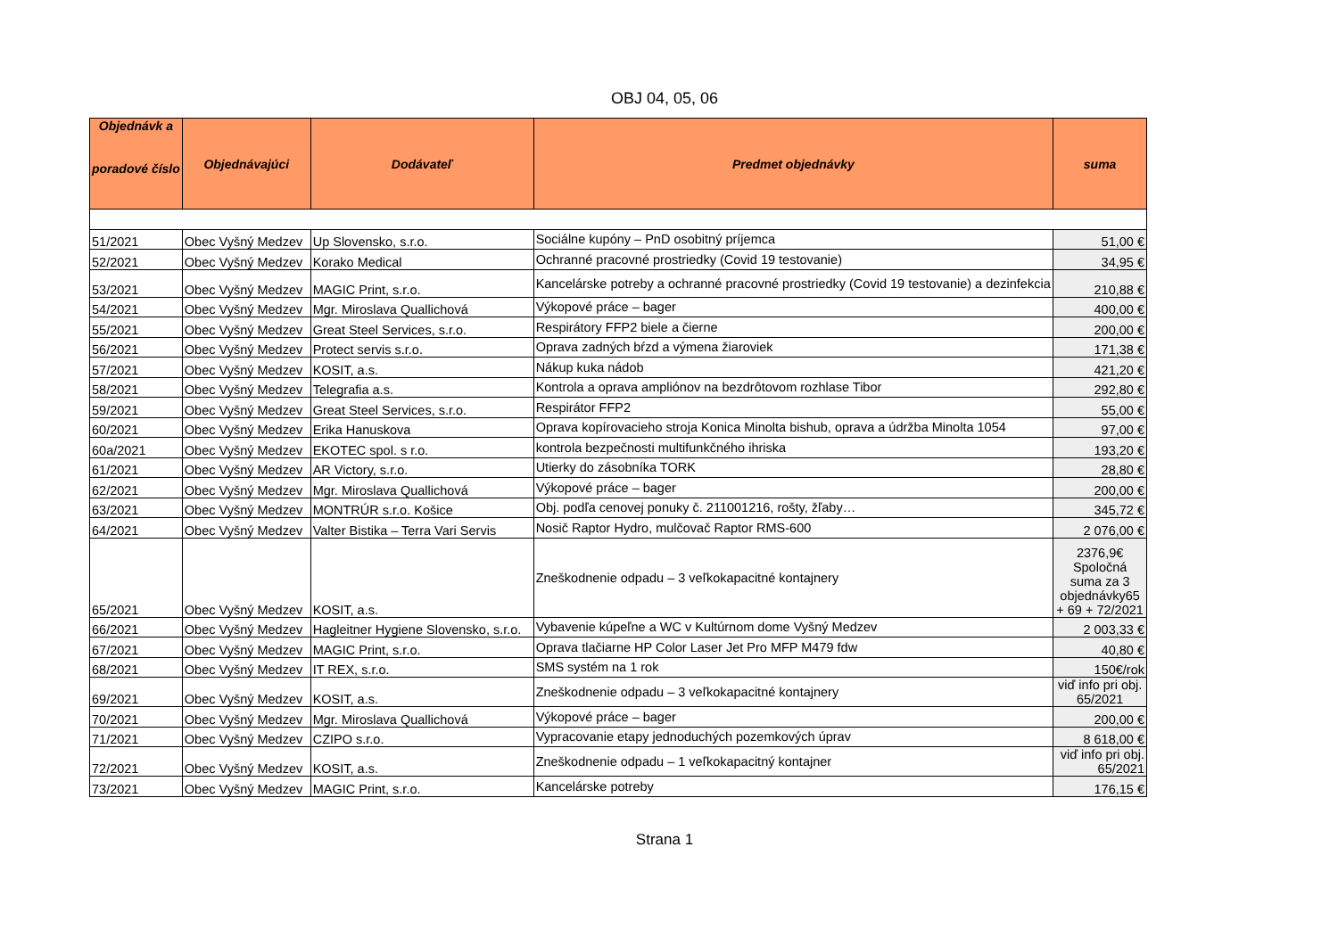OBJ 04, 05, 06
| Objednávk a poradové číslo | Objednávajúci | Dodávateľ | Predmet objednávky | suma |
| --- | --- | --- | --- | --- |
| 51/2021 | Obec Vyšný Medzev | Up Slovensko, s.r.o. | Sociálne kupóny – PnD osobitný príjemca | 51,00 € |
| 52/2021 | Obec Vyšný Medzev | Korako Medical | Ochranné pracovné prostriedky (Covid 19 testovanie) | 34,95 € |
| 53/2021 | Obec Vyšný Medzev | MAGIC Print, s.r.o. | Kancelárske potreby a ochranné pracovné prostriedky (Covid 19 testovanie) a dezinfekcia | 210,88 € |
| 54/2021 | Obec Vyšný Medzev | Mgr. Miroslava Quallichová | Výkopové práce – bager | 400,00 € |
| 55/2021 | Obec Vyšný Medzev | Great Steel Services, s.r.o. | Respirátory FFP2 biele a čierne | 200,00 € |
| 56/2021 | Obec Vyšný Medzev | Protect servis s.r.o. | Oprava zadných bŕzd a výmena žiaroviek | 171,38 € |
| 57/2021 | Obec Vyšný Medzev | KOSIT, a.s. | Nákup kuka nádob | 421,20 € |
| 58/2021 | Obec Vyšný Medzev | Telegrafia a.s. | Kontrola a oprava ampliónov na bezdrôtovom rozhlase Tibor | 292,80 € |
| 59/2021 | Obec Vyšný Medzev | Great Steel Services, s.r.o. | Respirátor FFP2 | 55,00 € |
| 60/2021 | Obec Vyšný Medzev | Erika Hanuskova | Oprava kopírovacieho stroja Konica Minolta bishub, oprava a údržba Minolta 1054 | 97,00 € |
| 60a/2021 | Obec Vyšný Medzev | EKOTEC spol. s r.o. | kontrola bezpečnosti multifunkčného ihriska | 193,20 € |
| 61/2021 | Obec Vyšný Medzev | AR Victory, s.r.o. | Utierky do zásobníka TORK | 28,80 € |
| 62/2021 | Obec Vyšný Medzev | Mgr. Miroslava Quallichová | Výkopové práce – bager | 200,00 € |
| 63/2021 | Obec Vyšný Medzev | MONTRÚR s.r.o. Košice | Obj. podľa cenovej ponuky č. 211001216, rošty, žľaby… | 345,72 € |
| 64/2021 | Obec Vyšný Medzev | Valter Bistika – Terra Vari Servis | Nosič Raptor Hydro, mulčovač Raptor RMS-600 | 2 076,00 € |
| 65/2021 | Obec Vyšný Medzev | KOSIT, a.s. | Zneškodnenie odpadu – 3 veľkokapacitné kontajnery | 2376,9€ Spoločná suma za 3 objednávky65 + 69 + 72/2021 |
| 66/2021 | Obec Vyšný Medzev | Hagleitner Hygiene Slovensko, s.r.o. | Vybavenie kúpeľne a WC v Kultúrnom dome Vyšný Medzev | 2 003,33 € |
| 67/2021 | Obec Vyšný Medzev | MAGIC Print, s.r.o. | Oprava tlačiarne HP Color Laser Jet Pro MFP M479 fdw | 40,80 € |
| 68/2021 | Obec Vyšný Medzev | IT REX, s.r.o. | SMS systém na 1 rok | 150€/rok |
| 69/2021 | Obec Vyšný Medzev | KOSIT, a.s. | Zneškodnenie odpadu – 3 veľkokapacitné kontajnery | viď info pri obj. 65/2021 |
| 70/2021 | Obec Vyšný Medzev | Mgr. Miroslava Quallichová | Výkopové práce – bager | 200,00 € |
| 71/2021 | Obec Vyšný Medzev | CZIPO s.r.o. | Vypracovanie etapy jednoduchých pozemkových úprav | 8 618,00 € |
| 72/2021 | Obec Vyšný Medzev | KOSIT, a.s. | Zneškodnenie odpadu – 1 veľkokapacitný kontajner | viď info pri obj. 65/2021 |
| 73/2021 | Obec Vyšný Medzev | MAGIC Print, s.r.o. | Kancelárske potreby | 176,15 € |
Strana 1